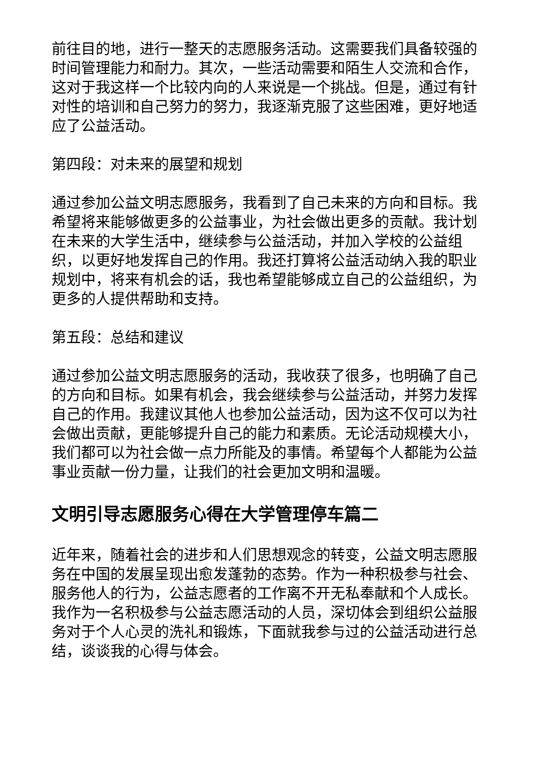前往目的地，进行一整天的志愿服务活动。这需要我们具备较强的时间管理能力和耐力。其次，一些活动需要和陌生人交流和合作，这对于我这样一个比较内向的人来说是一个挑战。但是，通过有针对性的培训和自己努力的努力，我逐渐克服了这些困难，更好地适应了公益活动。
第四段：对未来的展望和规划
通过参加公益文明志愿服务，我看到了自己未来的方向和目标。我希望将来能够做更多的公益事业，为社会做出更多的贡献。我计划在未来的大学生活中，继续参与公益活动，并加入学校的公益组织，以更好地发挥自己的作用。我还打算将公益活动纳入我的职业规划中，将来有机会的话，我也希望能够成立自己的公益组织，为更多的人提供帮助和支持。
第五段：总结和建议
通过参加公益文明志愿服务的活动，我收获了很多，也明确了自己的方向和目标。如果有机会，我会继续参与公益活动，并努力发挥自己的作用。我建议其他人也参加公益活动，因为这不仅可以为社会做出贡献，更能够提升自己的能力和素质。无论活动规模大小，我们都可以为社会做一点力所能及的事情。希望每个人都能为公益事业贡献一份力量，让我们的社会更加文明和温暖。
文明引导志愿服务心得在大学管理停车篇二
近年来，随着社会的进步和人们思想观念的转变，公益文明志愿服务在中国的发展呈现出愈发蓬勃的态势。作为一种积极参与社会、服务他人的行为，公益志愿者的工作离不开无私奉献和个人成长。我作为一名积极参与公益志愿活动的人员，深切体会到组织公益服务对于个人心灵的洗礼和锻炼，下面就我参与过的公益活动进行总结，谈谈我的心得与体会。